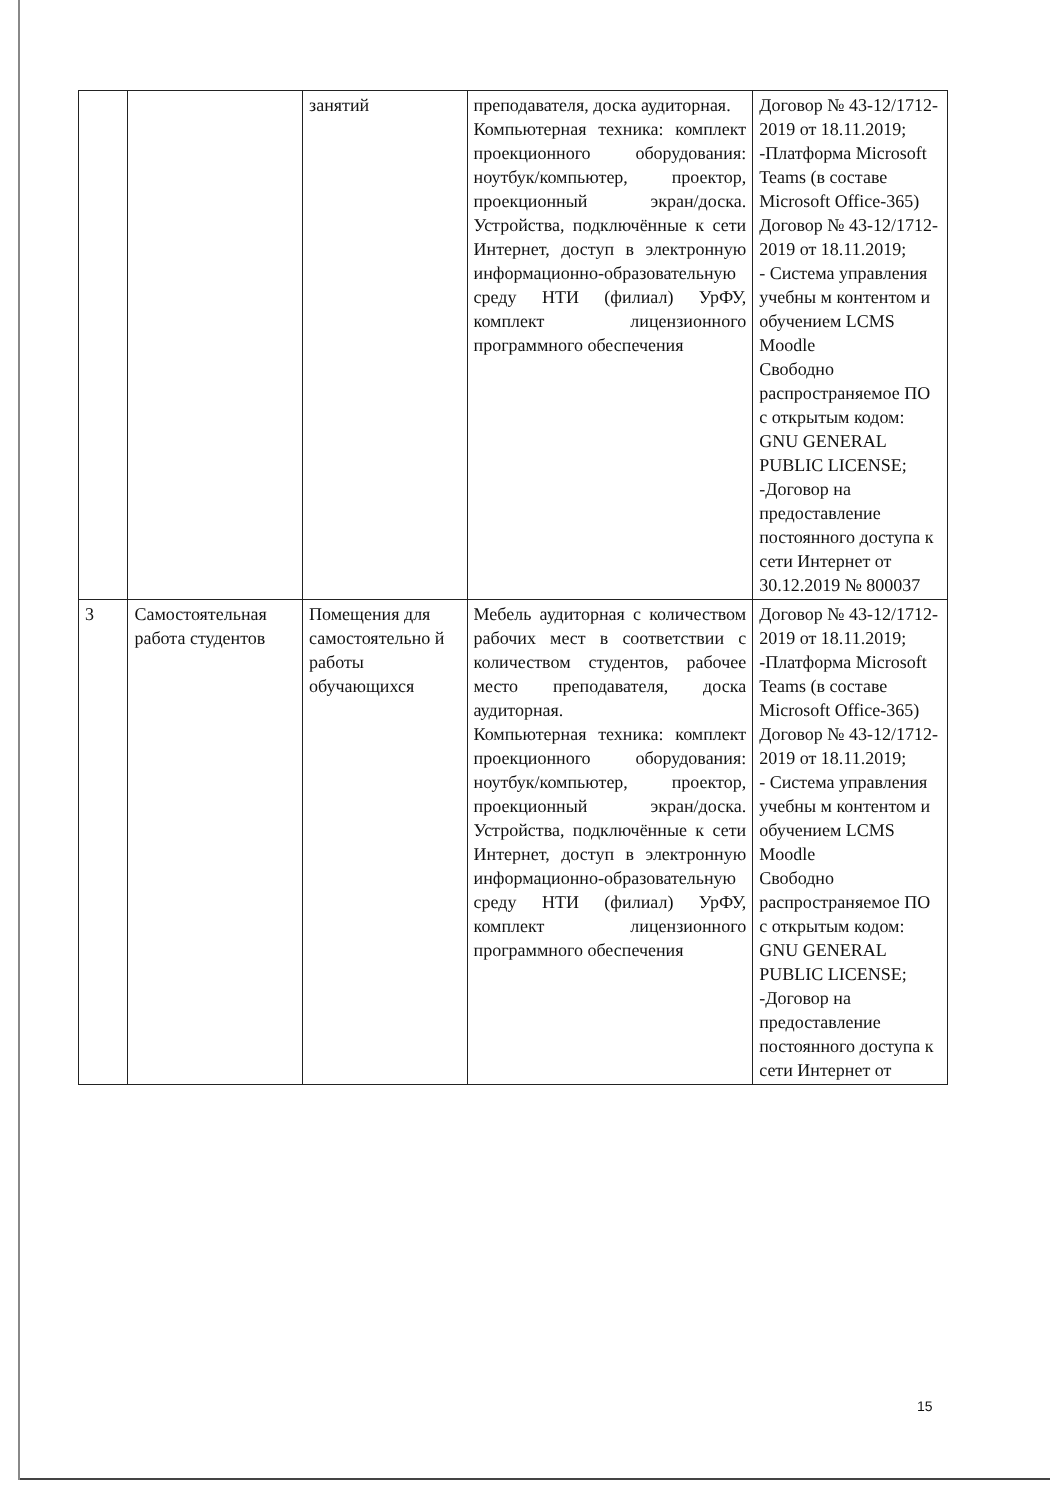| | | занятий | преподавателя, доска аудиторная. Компьютерная техника: комплект проекционного оборудования: ноутбук/компьютер, проектор, проекционный экран/доска. Устройства, подключённые к сети Интернет, доступ в электронную информационно-образовательную среду НТИ (филиал) УрФУ, комплект лицензионного программного обеспечения | Договор № 43-12/1712-2019 от 18.11.2019; -Платформа Microsoft Teams (в составе Microsoft Office-365) Договор № 43-12/1712-2019 от 18.11.2019; - Система управления учебны м контентом и обучением LCMS Moodle Свободно распространяемое ПО с открытым кодом: GNU GENERAL PUBLIC LICENSE; -Договор на предоставление постоянного доступа к сети Интернет от 30.12.2019 № 800037 |
| 3 | Самостоятельная работа студентов | Помещения для самостоятельно й работы обучающихся | Мебель аудиторная с количеством рабочих мест в соответствии с количеством студентов, рабочее место преподавателя, доска аудиторная. Компьютерная техника: комплект проекционного оборудования: ноутбук/компьютер, проектор, проекционный экран/доска. Устройства, подключённые к сети Интернет, доступ в электронную информационно-образовательную среду НТИ (филиал) УрФУ, комплект лицензионного программного обеспечения | Договор № 43-12/1712-2019 от 18.11.2019; -Платформа Microsoft Teams (в составе Microsoft Office-365) Договор № 43-12/1712-2019 от 18.11.2019; - Система управления учебны м контентом и обучением LCMS Moodle Свободно распространяемое ПО с открытым кодом: GNU GENERAL PUBLIC LICENSE; -Договор на предоставление постоянного доступа к сети Интернет от |
15